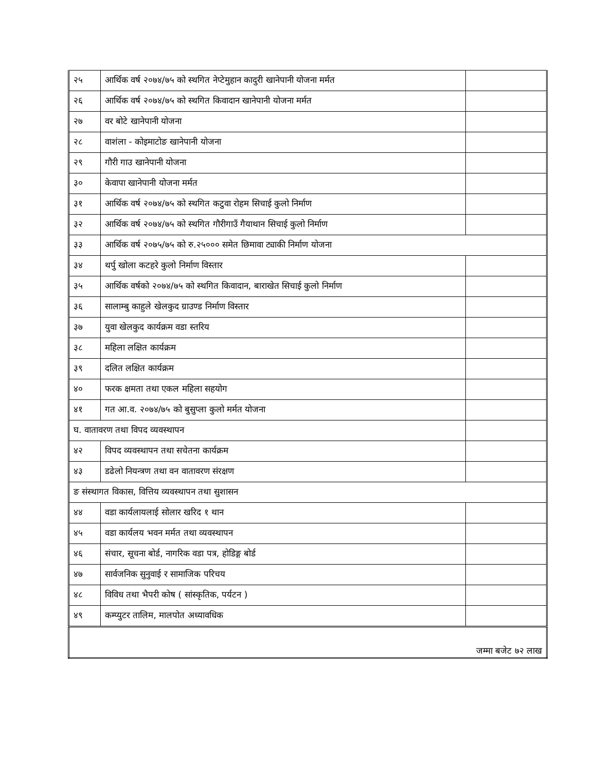| २५ | आर्थिक वर्ष २०७४/७५ को स्थगित नेप्टेमुहान कादुरी खानेपानी योजना मर्मत | |
| २६ | आर्थिक वर्ष २०७४/७५ को स्थगित किवादान खानेपानी योजना मर्मत | |
| २७ | वर बोटे खानेपानी योजना | |
| २८ | वाशंला - कोइमाटोङ खानेपानी योजना | |
| २९ | गौरी गाउ खानेपानी योजना | |
| ३० | केवापा खानेपानी योजना मर्मत | |
| ३१ | आर्थिक वर्ष २०७४/७५ को स्थगित कटुवा रोहम सिचाई कुलो निर्माण | |
| ३२ | आर्थिक वर्ष २०७४/७५ को स्थगित गौरीगाउँ गैयाथान सिचाई कुलो निर्माण | |
| ३३ | आर्थिक वर्ष २०७५/७५ को रु.२५००० समेत छिमावा ट्याकी निर्माण योजना | |
| ३४ | थर्पु खोला कटहरे कुलो निर्माण विस्तार | |
| ३५ | आर्थिक वर्षको २०७४/७५ को स्थगित किवादान, बाराखेत सिचाई कुलो निर्माण | |
| ३६ | सालाम्बु काहुले खेलकुद ग्राउण्ड निर्माण विस्तार | |
| ३७ | युवा खेलकुद कार्यक्रम वडा स्तरिय | |
| ३८ | महिला लक्षित कार्यक्रम | |
| ३९ | दलित लक्षित कार्यक्रम | |
| ४० | फरक क्षमता तथा एकल महिला सहयोग | |
| ४१ | गत आ.व. २०७४/७५ को बुसुप्ला कुलो मर्मत योजना | |
| घ. वातावरण तथा विपद व्यवस्थापन | | |
| ४२ | विपद व्यवस्थापन तथा सचेतना कार्यक्रम | |
| ४३ | डढेलो नियन्त्रण तथा वन वातावरण संरक्षण | |
| ङ संस्थागत विकास, वित्तिय व्यवस्थापन तथा सुशासन | | |
| ४४ | वडा कार्यलायलाई सोलार खरिद १ थान | |
| ४५ | वडा कार्यलय भवन मर्मत तथा व्यवस्थापन | |
| ४६ | संचार, सूचना बोर्ड, नागरिक वडा पत्र, होडिङ्ग बोर्ड | |
| ४७ | सार्वजनिक सुनुवाई र सामाजिक परिचय | |
| ४८ | विविध तथा भैपरी कोष ( सांस्कृतिक, पर्यटन ) | |
| ४९ | कम्प्युटर तालिम, मालपोत अध्यावधिक | |
| जम्मा बजेट ७२ लाख | | |